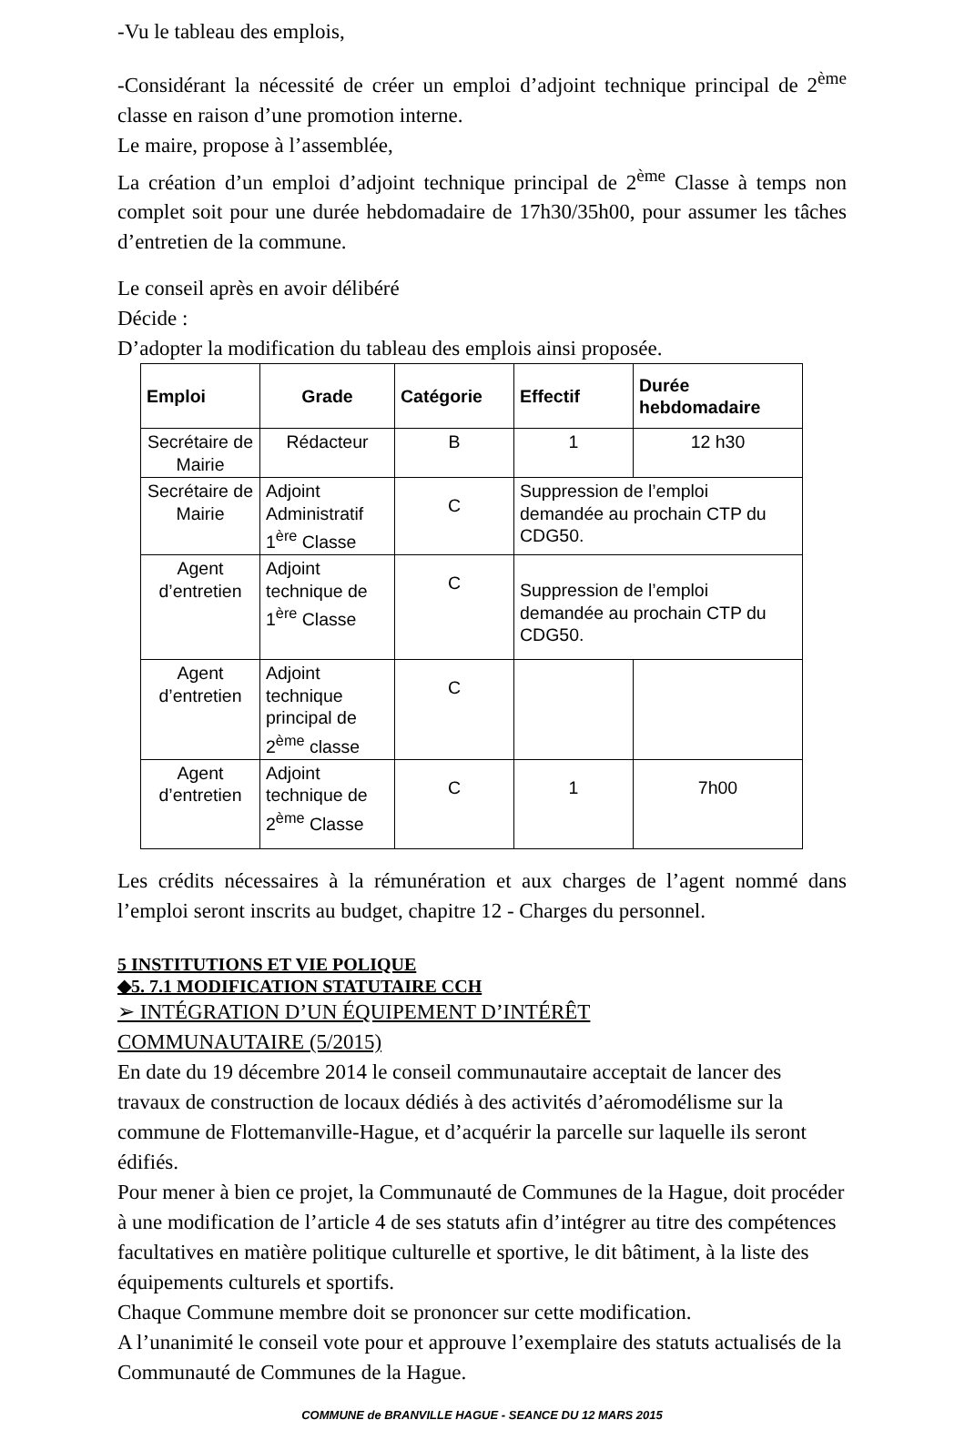-Vu le tableau des emplois,
-Considérant la nécessité de créer un emploi d’adjoint technique principal de 2<sup>ème</sup> classe en raison d’une promotion interne.
Le maire, propose à l’assemblée,
La création d’un emploi d’adjoint technique principal de 2<sup>ème</sup> Classe à temps non complet soit pour une durée hebdomadaire de 17h30/35h00, pour assumer les tâches d’entretien de la commune.
Le conseil après en avoir délibéré
Décide :
D’adopter la modification du tableau des emplois ainsi proposée.
| Emploi | Grade | Catégorie | Effectif | Durée hebdomadaire |
| --- | --- | --- | --- | --- |
| Secrétaire de Mairie | Rédacteur | B | 1 | 12 h30 |
| Secrétaire de Mairie | Adjoint Administratif 1<sup>ère</sup> Classe | C | Suppression de l’emploi demandée au prochain CTP du CDG50. | |
| Agent d’entretien | Adjoint technique de 1<sup>ère</sup> Classe | C | Suppression de l’emploi demandée au prochain CTP du CDG50. | |
| Agent d’entretien | Adjoint technique principal de 2<sup>ème</sup> classe | C | | |
| Agent d’entretien | Adjoint technique de 2<sup>ème</sup> Classe | C | 1 | 7h00 |
Les crédits nécessaires à la rémunération et aux charges de l’agent nommé dans l’emploi seront inscrits au budget, chapitre 12 - Charges du personnel.
5 INSTITUTIONS ET VIE POLIQUE
◆5. 7.1 MODIFICATION STATUTAIRE CCH
➢ INTÉGRATION D’UN ÉQUIPEMENT D’INTÉRÊT
COMMUNAUTAIRE (5/2015)
En date du 19 décembre 2014 le conseil communautaire acceptait de lancer des travaux de construction de locaux dédiés à des activités d’aéromodélisme sur la commune de Flottemanville-Hague, et d’acquérir la parcelle sur laquelle ils seront édifiés.
Pour mener à bien ce projet, la Communauté de Communes de la Hague, doit procéder à une modification de l’article 4 de ses statuts afin d’intégrer au titre des compétences facultatives en matière politique culturelle et sportive, le dit bâtiment, à la liste des équipements culturels et sportifs.
Chaque Commune membre doit se prononcer sur cette modification.
A l’unanimité le conseil vote pour et approuve l’exemplaire des statuts actualisés de la Communauté de Communes de la Hague.
COMMUNE de BRANVILLE HAGUE - SEANCE DU 12 MARS 2015